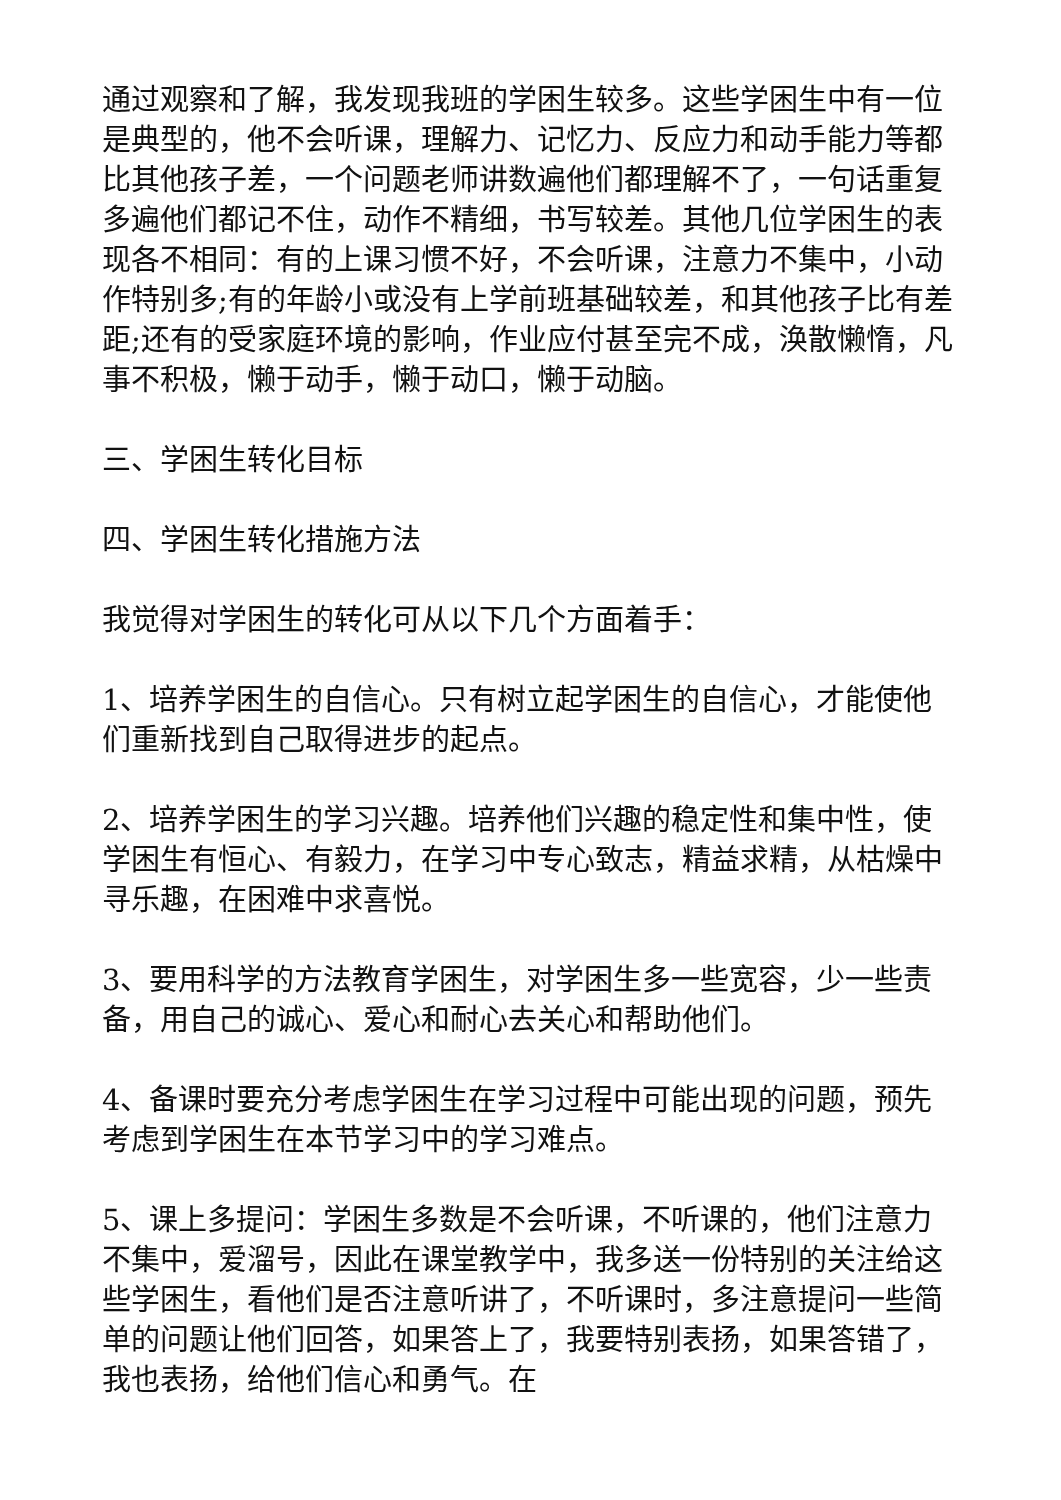通过观察和了解，我发现我班的学困生较多。这些学困生中有一位是典型的，他不会听课，理解力、记忆力、反应力和动手能力等都比其他孩子差，一个问题老师讲数遍他们都理解不了，一句话重复多遍他们都记不住，动作不精细，书写较差。其他几位学困生的表现各不相同：有的上课习惯不好，不会听课，注意力不集中，小动作特别多;有的年龄小或没有上学前班基础较差，和其他孩子比有差距;还有的受家庭环境的影响，作业应付甚至完不成，涣散懒惰，凡事不积极，懒于动手，懒于动口，懒于动脑。
三、学困生转化目标
四、学困生转化措施方法
我觉得对学困生的转化可从以下几个方面着手：
1、培养学困生的自信心。只有树立起学困生的自信心，才能使他们重新找到自己取得进步的起点。
2、培养学困生的学习兴趣。培养他们兴趣的稳定性和集中性，使学困生有恒心、有毅力，在学习中专心致志，精益求精，从枯燥中寻乐趣，在困难中求喜悦。
3、要用科学的方法教育学困生，对学困生多一些宽容，少一些责备，用自己的诚心、爱心和耐心去关心和帮助他们。
4、备课时要充分考虑学困生在学习过程中可能出现的问题，预先考虑到学困生在本节学习中的学习难点。
5、课上多提问：学困生多数是不会听课，不听课的，他们注意力不集中，爱溜号，因此在课堂教学中，我多送一份特别的关注给这些学困生，看他们是否注意听讲了，不听课时，多注意提问一些简单的问题让他们回答，如果答上了，我要特别表扬，如果答错了，我也表扬，给他们信心和勇气。在